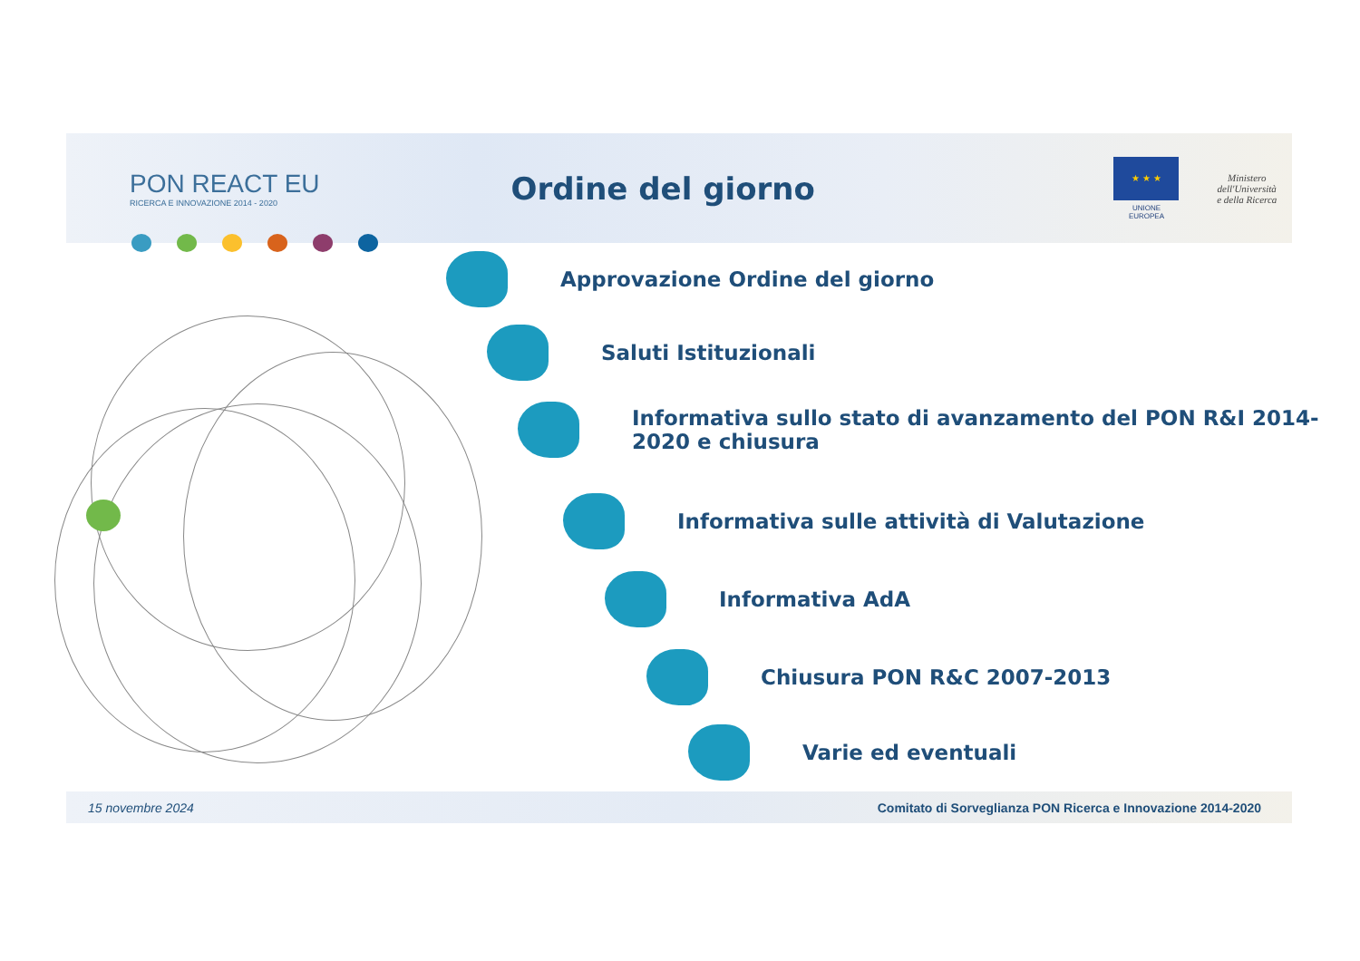PON REACT EU
RICERCA E INNOVAZIONE 2014 - 2020
Ordine del giorno
★ ★ ★
UNIONE EUROPEA
Ministero dell'Università
e della Ricerca
Approvazione Ordine del giorno
Saluti Istituzionali
Informativa sullo stato di avanzamento del PON R&I 2014-
2020 e chiusura
Informativa sulle attività di Valutazione
Informativa AdA
Chiusura PON R&C 2007-2013
Varie ed eventuali
15 novembre 2024 Comitato di Sorveglianza PON Ricerca e Innovazione 2014-2020